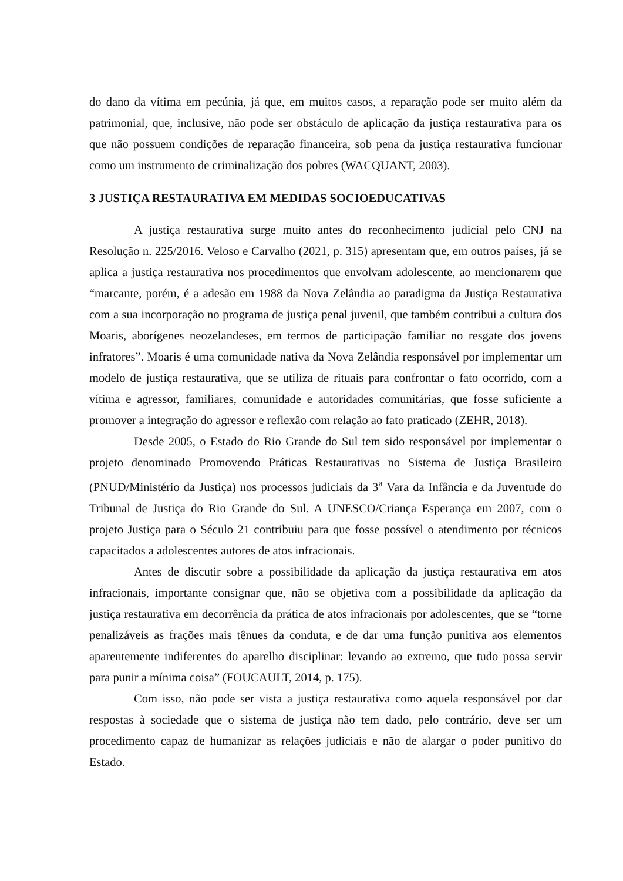do dano da vítima em pecúnia, já que, em muitos casos, a reparação pode ser muito além da patrimonial, que, inclusive, não pode ser obstáculo de aplicação da justiça restaurativa para os que não possuem condições de reparação financeira, sob pena da justiça restaurativa funcionar como um instrumento de criminalização dos pobres (WACQUANT, 2003).
3 JUSTIÇA RESTAURATIVA EM MEDIDAS SOCIOEDUCATIVAS
A justiça restaurativa surge muito antes do reconhecimento judicial pelo CNJ na Resolução n. 225/2016. Veloso e Carvalho (2021, p. 315) apresentam que, em outros países, já se aplica a justiça restaurativa nos procedimentos que envolvam adolescente, ao mencionarem que “marcante, porém, é a adesão em 1988 da Nova Zelândia ao paradigma da Justiça Restaurativa com a sua incorporação no programa de justiça penal juvenil, que também contribui a cultura dos Moaris, aborígenes neozelandeses, em termos de participação familiar no resgate dos jovens infratores”. Moaris é uma comunidade nativa da Nova Zelândia responsável por implementar um modelo de justiça restaurativa, que se utiliza de rituais para confrontar o fato ocorrido, com a vítima e agressor, familiares, comunidade e autoridades comunitárias, que fosse suficiente a promover a integração do agressor e reflexão com relação ao fato praticado (ZEHR, 2018).
Desde 2005, o Estado do Rio Grande do Sul tem sido responsável por implementar o projeto denominado Promovendo Práticas Restaurativas no Sistema de Justiça Brasileiro (PNUD/Ministério da Justiça) nos processos judiciais da 3<sup>a</sup> Vara da Infância e da Juventude do Tribunal de Justiça do Rio Grande do Sul. A UNESCO/Criança Esperança em 2007, com o projeto Justiça para o Século 21 contribuiu para que fosse possível o atendimento por técnicos capacitados a adolescentes autores de atos infracionais.
Antes de discutir sobre a possibilidade da aplicação da justiça restaurativa em atos infracionais, importante consignar que, não se objetiva com a possibilidade da aplicação da justiça restaurativa em decorrência da prática de atos infracionais por adolescentes, que se “torne penalizáveis as frações mais tênues da conduta, e de dar uma função punitiva aos elementos aparentemente indiferentes do aparelho disciplinar: levando ao extremo, que tudo possa servir para punir a mínima coisa” (FOUCAULT, 2014, p. 175).
Com isso, não pode ser vista a justiça restaurativa como aquela responsável por dar respostas à sociedade que o sistema de justiça não tem dado, pelo contrário, deve ser um procedimento capaz de humanizar as relações judiciais e não de alargar o poder punitivo do Estado.